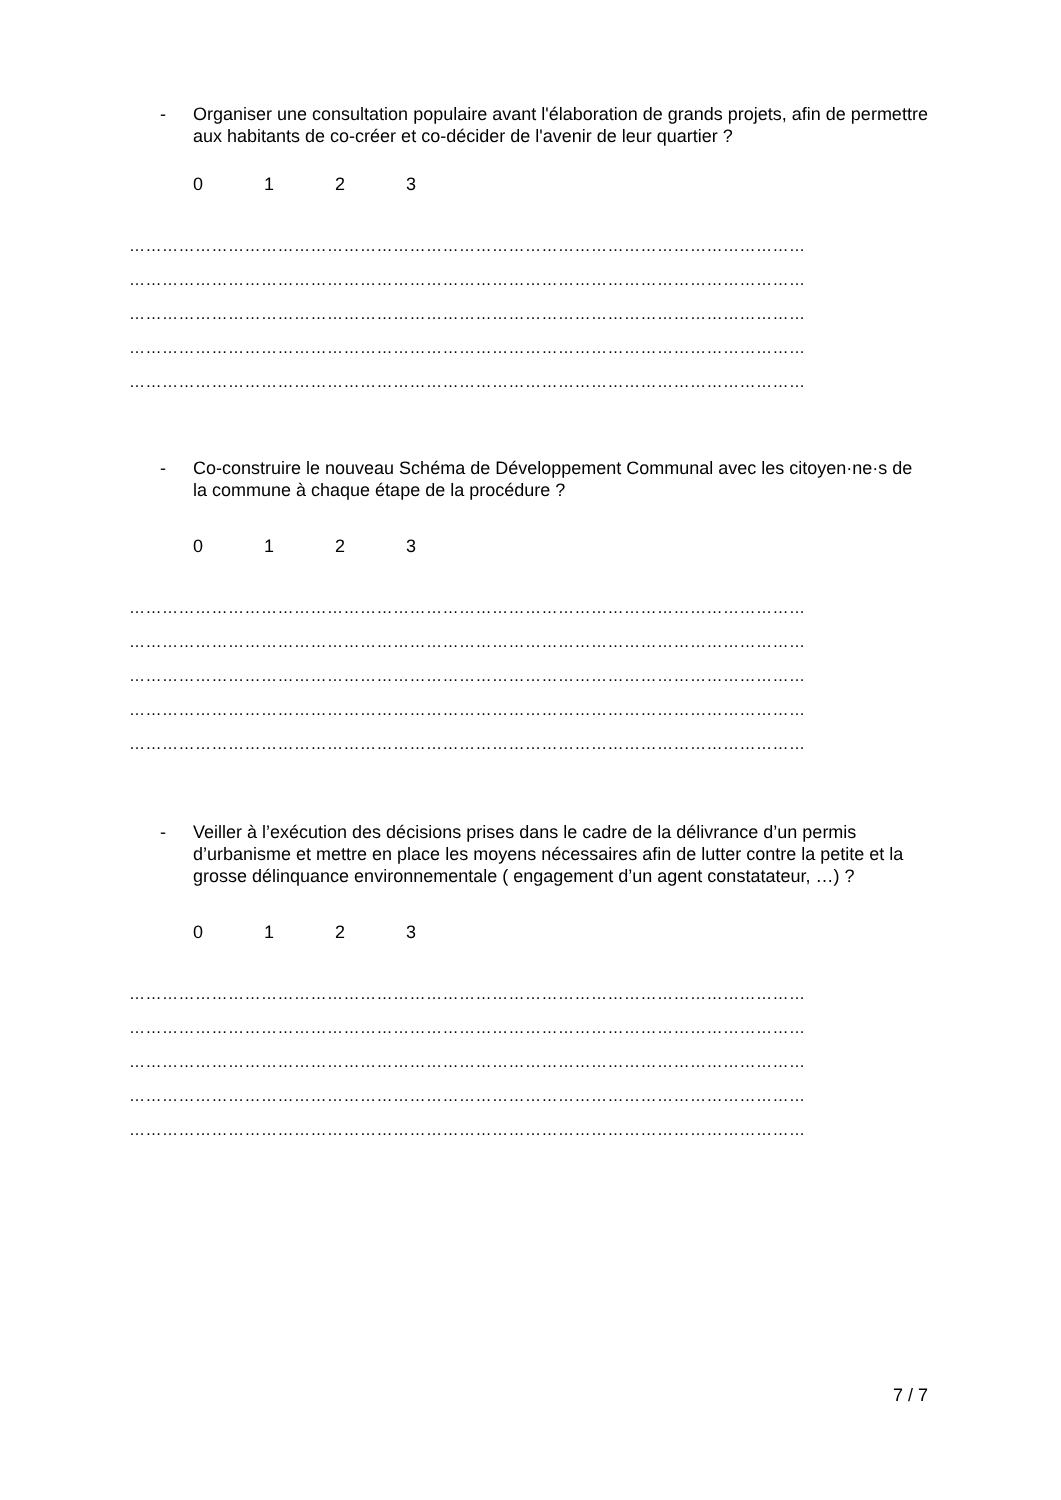- Organiser une consultation populaire avant l'élaboration de grands projets, afin de permettre aux habitants de co-créer et co-décider de l'avenir de leur quartier ?
0123
……………………………………………………………………………………………………………
……………………………………………………………………………………………………………
……………………………………………………………………………………………………………
……………………………………………………………………………………………………………
……………………………………………………………………………………………………………
- Co-construire le nouveau Schéma de Développement Communal avec les citoyen·ne·s de la commune à chaque étape de la procédure ?
0123
……………………………………………………………………………………………………………
……………………………………………………………………………………………………………
……………………………………………………………………………………………………………
……………………………………………………………………………………………………………
……………………………………………………………………………………………………………
- Veiller à l’exécution des décisions prises dans le cadre de la délivrance d’un permis d’urbanisme et mettre en place les moyens nécessaires afin de lutter contre la petite et la grosse délinquance environnementale ( engagement d’un agent constatateur, …) ?
0123
……………………………………………………………………………………………………………
……………………………………………………………………………………………………………
……………………………………………………………………………………………………………
……………………………………………………………………………………………………………
……………………………………………………………………………………………………………
7 / 7